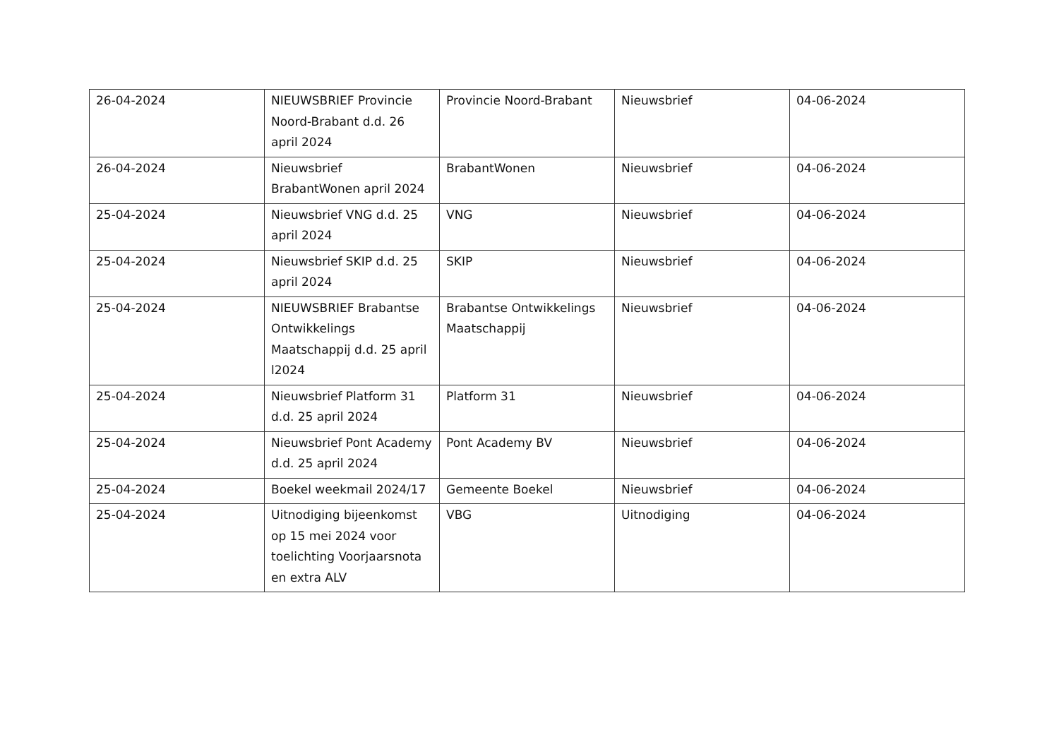| 26-04-2024 | NIEUWSBRIEF Provincie Noord-Brabant d.d. 26 april 2024 | Provincie Noord-Brabant | Nieuwsbrief | 04-06-2024 |
| 26-04-2024 | Nieuwsbrief BrabantWonen april 2024 | BrabantWonen | Nieuwsbrief | 04-06-2024 |
| 25-04-2024 | Nieuwsbrief VNG d.d. 25 april 2024 | VNG | Nieuwsbrief | 04-06-2024 |
| 25-04-2024 | Nieuwsbrief SKIP d.d. 25 april 2024 | SKIP | Nieuwsbrief | 04-06-2024 |
| 25-04-2024 | NIEUWSBRIEF Brabantse Ontwikkelings Maatschappij d.d. 25 april l2024 | Brabantse Ontwikkelings Maatschappij | Nieuwsbrief | 04-06-2024 |
| 25-04-2024 | Nieuwsbrief Platform 31 d.d. 25 april 2024 | Platform 31 | Nieuwsbrief | 04-06-2024 |
| 25-04-2024 | Nieuwsbrief Pont Academy d.d. 25 april 2024 | Pont Academy BV | Nieuwsbrief | 04-06-2024 |
| 25-04-2024 | Boekel weekmail 2024/17 | Gemeente Boekel | Nieuwsbrief | 04-06-2024 |
| 25-04-2024 | Uitnodiging bijeenkomst op 15 mei 2024 voor toelichting Voorjaarsnota en extra ALV | VBG | Uitnodiging | 04-06-2024 |